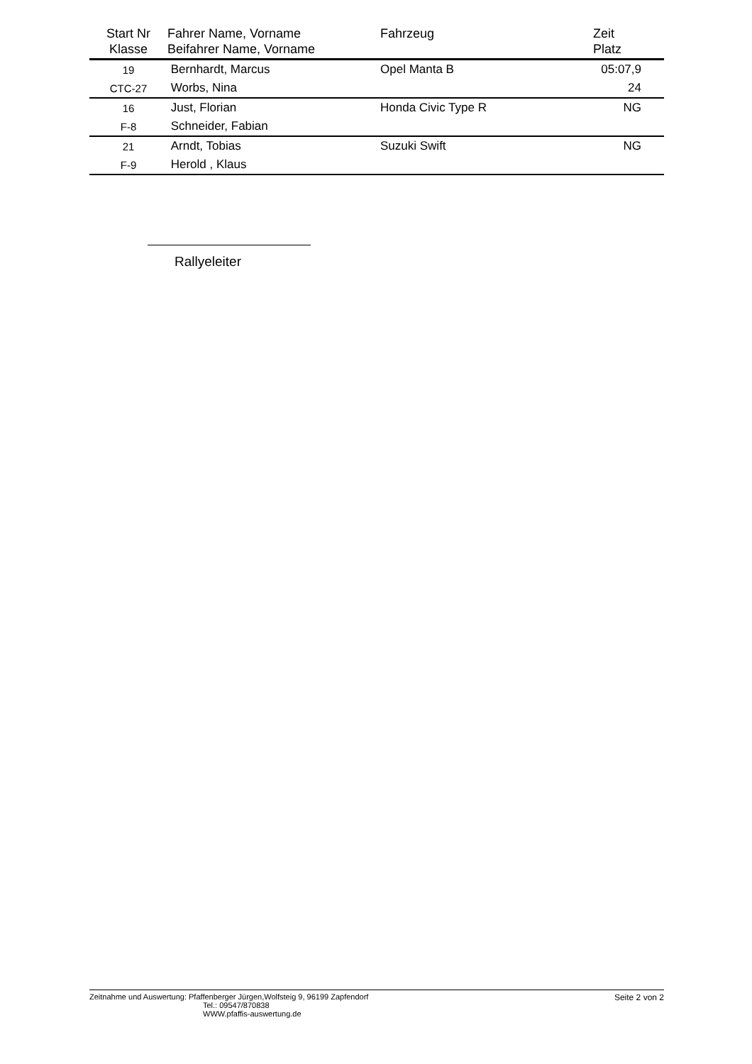| Start Nr Klasse | Fahrer Name, Vorname Beifahrer Name, Vorname | Fahrzeug | Zeit Platz |
| --- | --- | --- | --- |
| 19 | Bernhardt, Marcus | Opel Manta B | 05:07,9 |
| CTC-27 | Worbs, Nina | | 24 |
| 16 | Just, Florian | Honda Civic Type R | NG |
| F-8 | Schneider, Fabian | | |
| 21 | Arndt, Tobias | Suzuki Swift | NG |
| F-9 | Herold , Klaus | | |
Rallyeleiter
Zeitnahme und Auswertung: Pfaffenberger Jürgen,Wolfsteig 9, 96199 Zapfendorf
Tel.: 09547/870838
WWW.pfaffis-auswertung.de
Seite 2 von 2